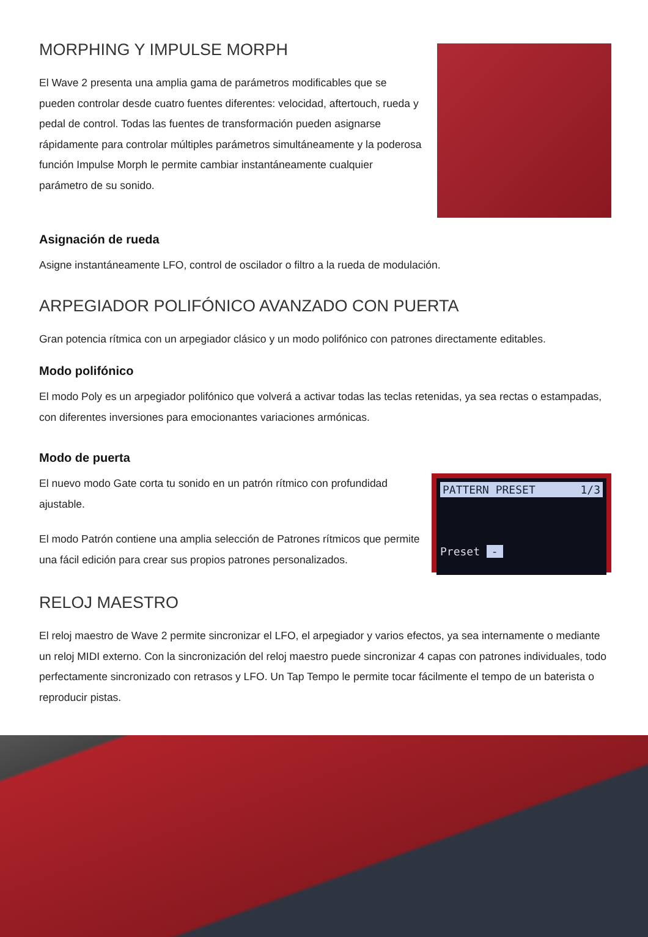MORPHING Y IMPULSE MORPH
El Wave 2 presenta una amplia gama de parámetros modificables que se pueden controlar desde cuatro fuentes diferentes: velocidad, aftertouch, rueda y pedal de control. Todas las fuentes de transformación pueden asignarse rápidamente para controlar múltiples parámetros simultáneamente y la poderosa función Impulse Morph le permite cambiar instantáneamente cualquier parámetro de su sonido.
Asignación de rueda
Asigne instantáneamente LFO, control de oscilador o filtro a la rueda de modulación.
ARPEGIADOR POLIFÓNICO AVANZADO CON PUERTA
Gran potencia rítmica con un arpegiador clásico y un modo polifónico con patrones directamente editables.
Modo polifónico
El modo Poly es un arpegiador polifónico que volverá a activar todas las teclas retenidas, ya sea rectas o estampadas, con diferentes inversiones para emocionantes variaciones armónicas.
Modo de puerta
El nuevo modo Gate corta tu sonido en un patrón rítmico con profundidad ajustable.
El modo Patrón contiene una amplia selección de Patrones rítmicos que permite una fácil edición para crear sus propios patrones personalizados.
PATTERN PRESET 1/3
Preset -
RELOJ MAESTRO
El reloj maestro de Wave 2 permite sincronizar el LFO, el arpegiador y varios efectos, ya sea internamente o mediante un reloj MIDI externo. Con la sincronización del reloj maestro puede sincronizar 4 capas con patrones individuales, todo perfectamente sincronizado con retrasos y LFO. Un Tap Tempo le permite tocar fácilmente el tempo de un baterista o reproducir pistas.